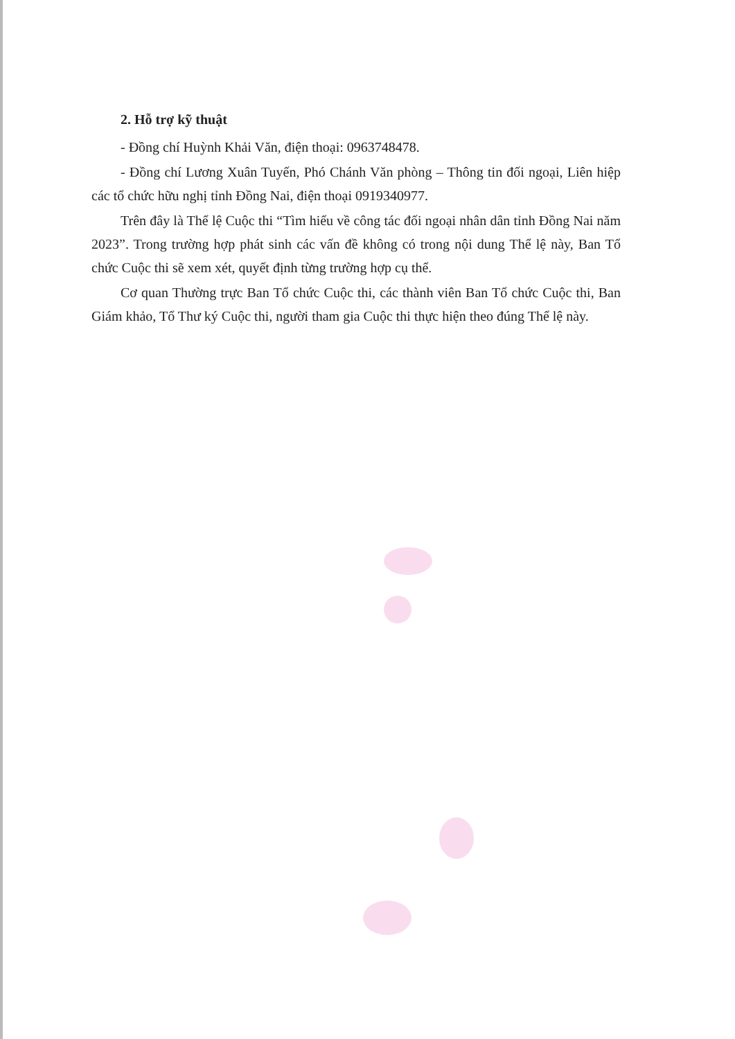2. Hỗ trợ kỹ thuật
- Đồng chí Huỳnh Khải Văn, điện thoại: 0963748478.
- Đồng chí Lương Xuân Tuyến, Phó Chánh Văn phòng – Thông tin đối ngoại, Liên hiệp các tổ chức hữu nghị tỉnh Đồng Nai, điện thoại 0919340977.
Trên đây là Thể lệ Cuộc thi “Tìm hiểu về công tác đối ngoại nhân dân tỉnh Đồng Nai năm 2023”. Trong trường hợp phát sinh các vấn đề không có trong nội dung Thể lệ này, Ban Tổ chức Cuộc thi sẽ xem xét, quyết định từng trường hợp cụ thể.
Cơ quan Thường trực Ban Tổ chức Cuộc thi, các thành viên Ban Tổ chức Cuộc thi, Ban Giám khảo, Tổ Thư ký Cuộc thi, người tham gia Cuộc thi thực hiện theo đúng Thể lệ này.